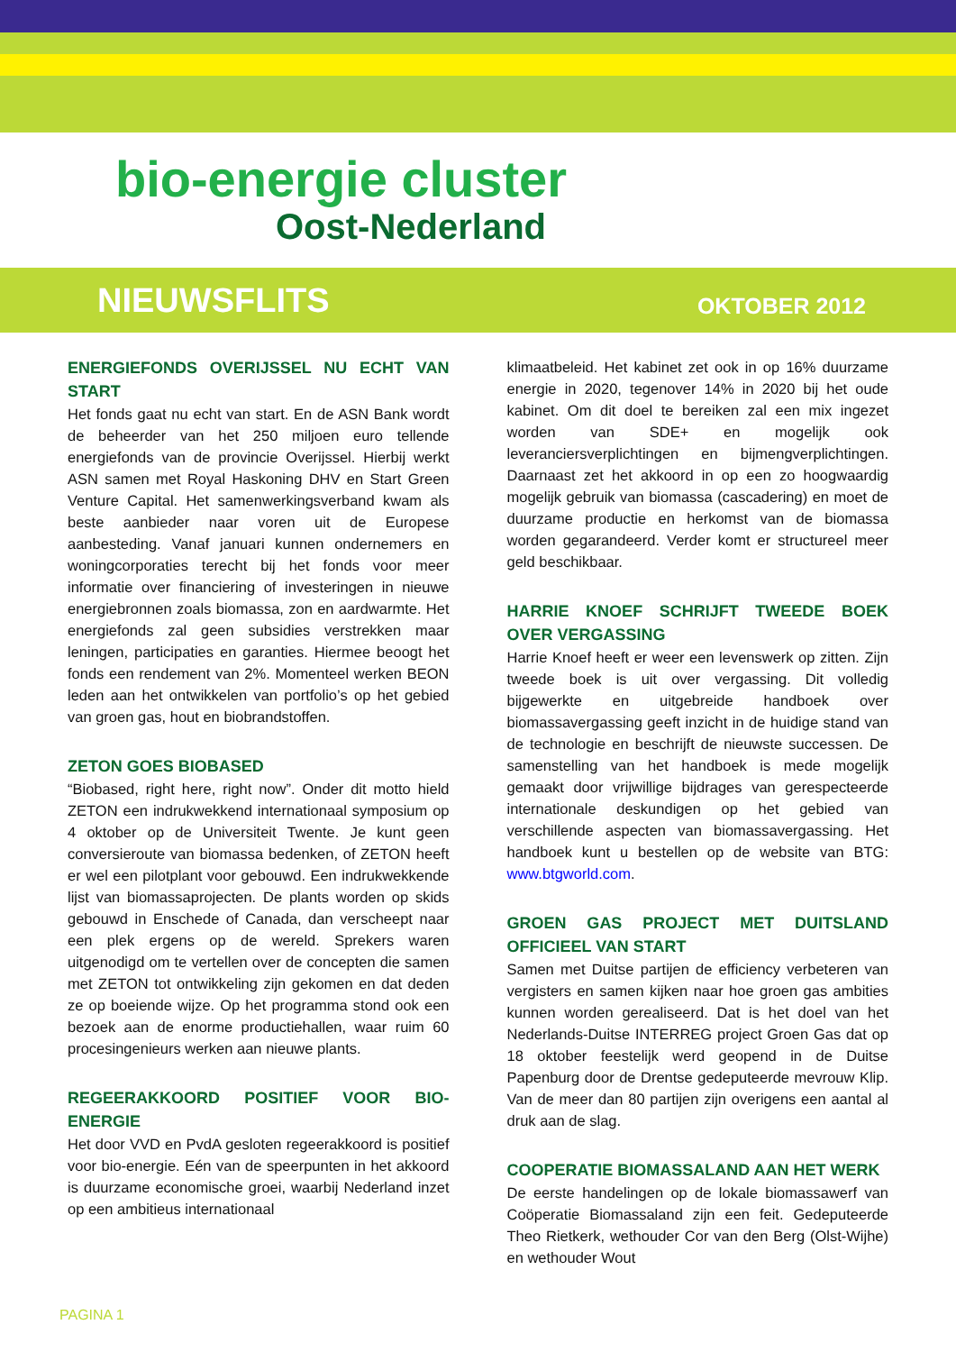bio-energie cluster
Oost-Nederland
NIEUWSFLITS OKTOBER 2012
ENERGIEFONDS OVERIJSSEL NU ECHT VAN START
Het fonds gaat nu echt van start. En de ASN Bank wordt de beheerder van het 250 miljoen euro tellende energiefonds van de provincie Overijssel. Hierbij werkt ASN samen met Royal Haskoning DHV en Start Green Venture Capital. Het samenwerkingsverband kwam als beste aanbieder naar voren uit de Europese aanbesteding. Vanaf januari kunnen ondernemers en woningcorporaties terecht bij het fonds voor meer informatie over financiering of investeringen in nieuwe energiebronnen zoals biomassa, zon en aardwarmte. Het energiefonds zal geen subsidies verstrekken maar leningen, participaties en garanties. Hiermee beoogt het fonds een rendement van 2%. Momenteel werken BEON leden aan het ontwikkelen van portfolio’s op het gebied van groen gas, hout en biobrandstoffen.
ZETON GOES BIOBASED
“Biobased, right here, right now”. Onder dit motto hield ZETON een indrukwekkend internationaal symposium op 4 oktober op de Universiteit Twente. Je kunt geen conversieroute van biomassa bedenken, of ZETON heeft er wel een pilotplant voor gebouwd. Een indrukwekkende lijst van biomassaprojecten. De plants worden op skids gebouwd in Enschede of Canada, dan verscheept naar een plek ergens op de wereld. Sprekers waren uitgenodigd om te vertellen over de concepten die samen met ZETON tot ontwikkeling zijn gekomen en dat deden ze op boeiende wijze. Op het programma stond ook een bezoek aan de enorme productiehallen, waar ruim 60 procesingenieurs werken aan nieuwe plants.
REGEERAKKOORD POSITIEF VOOR BIO-ENERGIE
Het door VVD en PvdA gesloten regeerakkoord is positief voor bio-energie. Eén van de speerpunten in het akkoord is duurzame economische groei, waarbij Nederland inzet op een ambitieus internationaal
klimaatbeleid. Het kabinet zet ook in op 16% duurzame energie in 2020, tegenover 14% in 2020 bij het oude kabinet. Om dit doel te bereiken zal een mix ingezet worden van SDE+ en mogelijk ook leveranciersverplichtingen en bijmengverplichtingen. Daarnaast zet het akkoord in op een zo hoogwaardig mogelijk gebruik van biomassa (cascadering) en moet de duurzame productie en herkomst van de biomassa worden gegarandeerd. Verder komt er structureel meer geld beschikbaar.
HARRIE KNOEF SCHRIJFT TWEEDE BOEK OVER VERGASSING
Harrie Knoef heeft er weer een levenswerk op zitten. Zijn tweede boek is uit over vergassing. Dit volledig bijgewerkte en uitgebreide handboek over biomassavergassing geeft inzicht in de huidige stand van de technologie en beschrijft de nieuwste successen. De samenstelling van het handboek is mede mogelijk gemaakt door vrijwillige bijdrages van gerespecteerde internationale deskundigen op het gebied van verschillende aspecten van biomassavergassing. Het handboek kunt u bestellen op de website van BTG: www.btgworld.com.
GROEN GAS PROJECT MET DUITSLAND OFFICIEEL VAN START
Samen met Duitse partijen de efficiency verbeteren van vergisters en samen kijken naar hoe groen gas ambities kunnen worden gerealiseerd. Dat is het doel van het Nederlands-Duitse INTERREG project Groen Gas dat op 18 oktober feestelijk werd geopend in de Duitse Papenburg door de Drentse gedeputeerde mevrouw Klip. Van de meer dan 80 partijen zijn overigens een aantal al druk aan de slag.
COOPERATIE BIOMASSALAND AAN HET WERK
De eerste handelingen op de lokale biomassawerf van Coöperatie Biomassaland zijn een feit. Gedeputeerde Theo Rietkerk, wethouder Cor van den Berg (Olst-Wijhe) en wethouder Wout
PAGINA 1